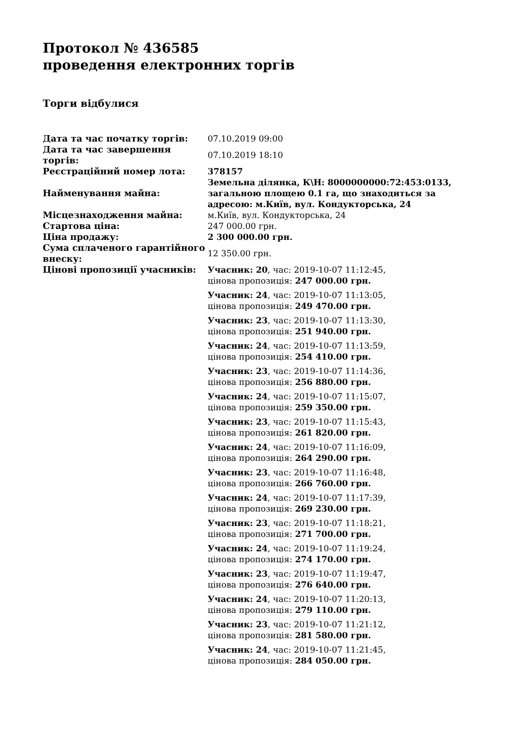Протокол № 436585
проведення електронних торгів
Торги відбулися
| Дата та час початку торгів: | 07.10.2019 09:00 |
| Дата та час завершення торгів: | 07.10.2019 18:10 |
| Реєстраційний номер лота: | 378157 |
| Найменування майна: | Земельна ділянка, К\Н: 8000000000:72:453:0133, загальною площею 0.1 га, що знаходиться за адресою: м.Київ, вул. Кондукторська, 24 |
| Місцезнаходження майна: | м.Київ, вул. Кондукторська, 24 |
| Стартова ціна: | 247 000.00 грн. |
| Ціна продажу: | 2 300 000.00 грн. |
| Сума сплаченого гарантійного внеску: | 12 350.00 грн. |
| Цінові пропозиції учасників: | Учасник: 20 , час: 2019-10-07 11:12:45, цінова пропозиція: 247 000.00 грн. Учасник: 24 , час: 2019-10-07 11:13:05, цінова пропозиція: 249 470.00 грн. Учасник: 23 , час: 2019-10-07 11:13:30, цінова пропозиція: 251 940.00 грн. Учасник: 24 , час: 2019-10-07 11:13:59, цінова пропозиція: 254 410.00 грн. Учасник: 23 , час: 2019-10-07 11:14:36, цінова пропозиція: 256 880.00 грн. Учасник: 24 , час: 2019-10-07 11:15:07, цінова пропозиція: 259 350.00 грн. Учасник: 23 , час: 2019-10-07 11:15:43, цінова пропозиція: 261 820.00 грн. Учасник: 24 , час: 2019-10-07 11:16:09, цінова пропозиція: 264 290.00 грн. Учасник: 23 , час: 2019-10-07 11:16:48, цінова пропозиція: 266 760.00 грн. Учасник: 24 , час: 2019-10-07 11:17:39, цінова пропозиція: 269 230.00 грн. Учасник: 23 , час: 2019-10-07 11:18:21, цінова пропозиція: 271 700.00 грн. Учасник: 24 , час: 2019-10-07 11:19:24, цінова пропозиція: 274 170.00 грн. Учасник: 23 , час: 2019-10-07 11:19:47, цінова пропозиція: 276 640.00 грн. Учасник: 24 , час: 2019-10-07 11:20:13, цінова пропозиція: 279 110.00 грн. Учасник: 23 , час: 2019-10-07 11:21:12, цінова пропозиція: 281 580.00 грн. Учасник: 24 , час: 2019-10-07 11:21:45, цінова пропозиція: 284 050.00 грн. |